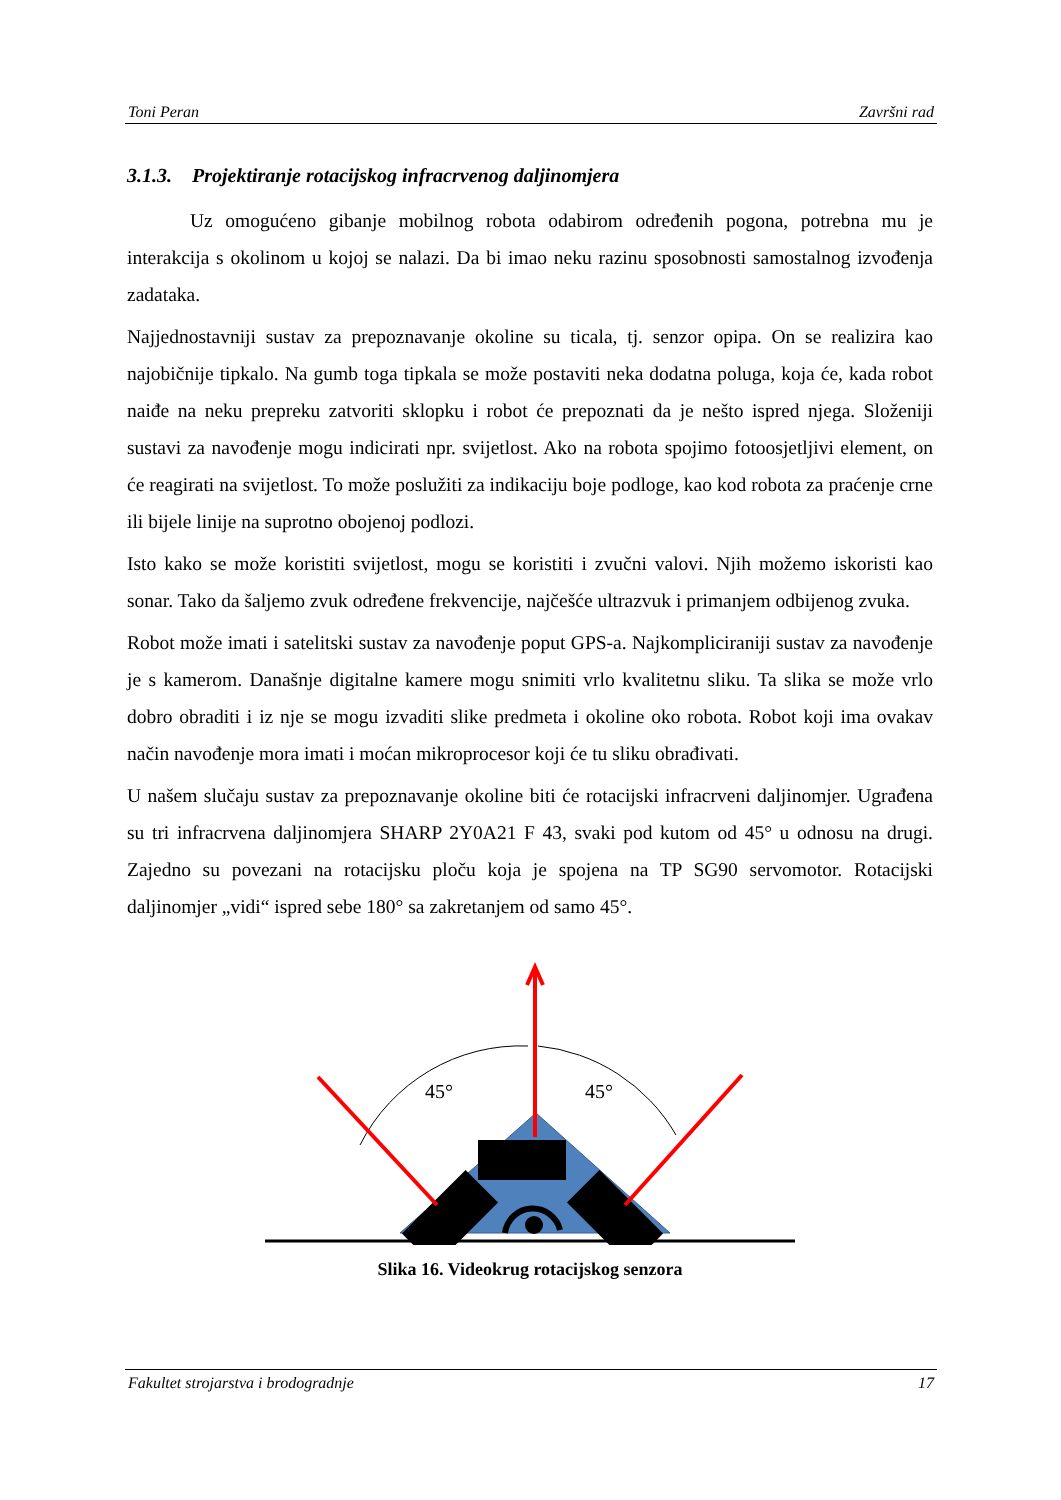Toni Peran Završni rad
3.1.3. Projektiranje rotacijskog infracrvenog daljinomjera
Uz omogućeno gibanje mobilnog robota odabirom određenih pogona, potrebna mu je interakcija s okolinom u kojoj se nalazi. Da bi imao neku razinu sposobnosti samostalnog izvođenja zadataka.
Najjednostavniji sustav za prepoznavanje okoline su ticala, tj. senzor opipa. On se realizira kao najobičnije tipkalo. Na gumb toga tipkala se može postaviti neka dodatna poluga, koja će, kada robot naiđe na neku prepreku zatvoriti sklopku i robot će prepoznati da je nešto ispred njega. Složeniji sustavi za navođenje mogu indicirati npr. svijetlost. Ako na robota spojimo fotoosjetljivi element, on će reagirati na svijetlost. To može poslužiti za indikaciju boje podloge, kao kod robota za praćenje crne ili bijele linije na suprotno obojenoj podlozi.
Isto kako se može koristiti svijetlost, mogu se koristiti i zvučni valovi. Njih možemo iskoristi kao sonar. Tako da šaljemo zvuk određene frekvencije, najčešće ultrazvuk i primanjem odbijenog zvuka.
Robot može imati i satelitski sustav za navođenje poput GPS-a. Najkompliciraniji sustav za navođenje je s kamerom. Današnje digitalne kamere mogu snimiti vrlo kvalitetnu sliku. Ta slika se može vrlo dobro obraditi i iz nje se mogu izvaditi slike predmeta i okoline oko robota. Robot koji ima ovakav način navođenje mora imati i moćan mikroprocesor koji će tu sliku obrađivati.
U našem slučaju sustav za prepoznavanje okoline biti će rotacijski infracrveni daljinomjer. Ugrađena su tri infracrvena daljinomjera SHARP 2Y0A21 F 43, svaki pod kutom od 45° u odnosu na drugi. Zajedno su povezani na rotacijsku ploču koja je spojena na TP SG90 servomotor. Rotacijski daljinomjer „vidi“ ispred sebe 180° sa zakretanjem od samo 45°.
45°
45°
Slika 16. Videokrug rotacijskog senzora
Fakultet strojarstva i brodogradnje 17